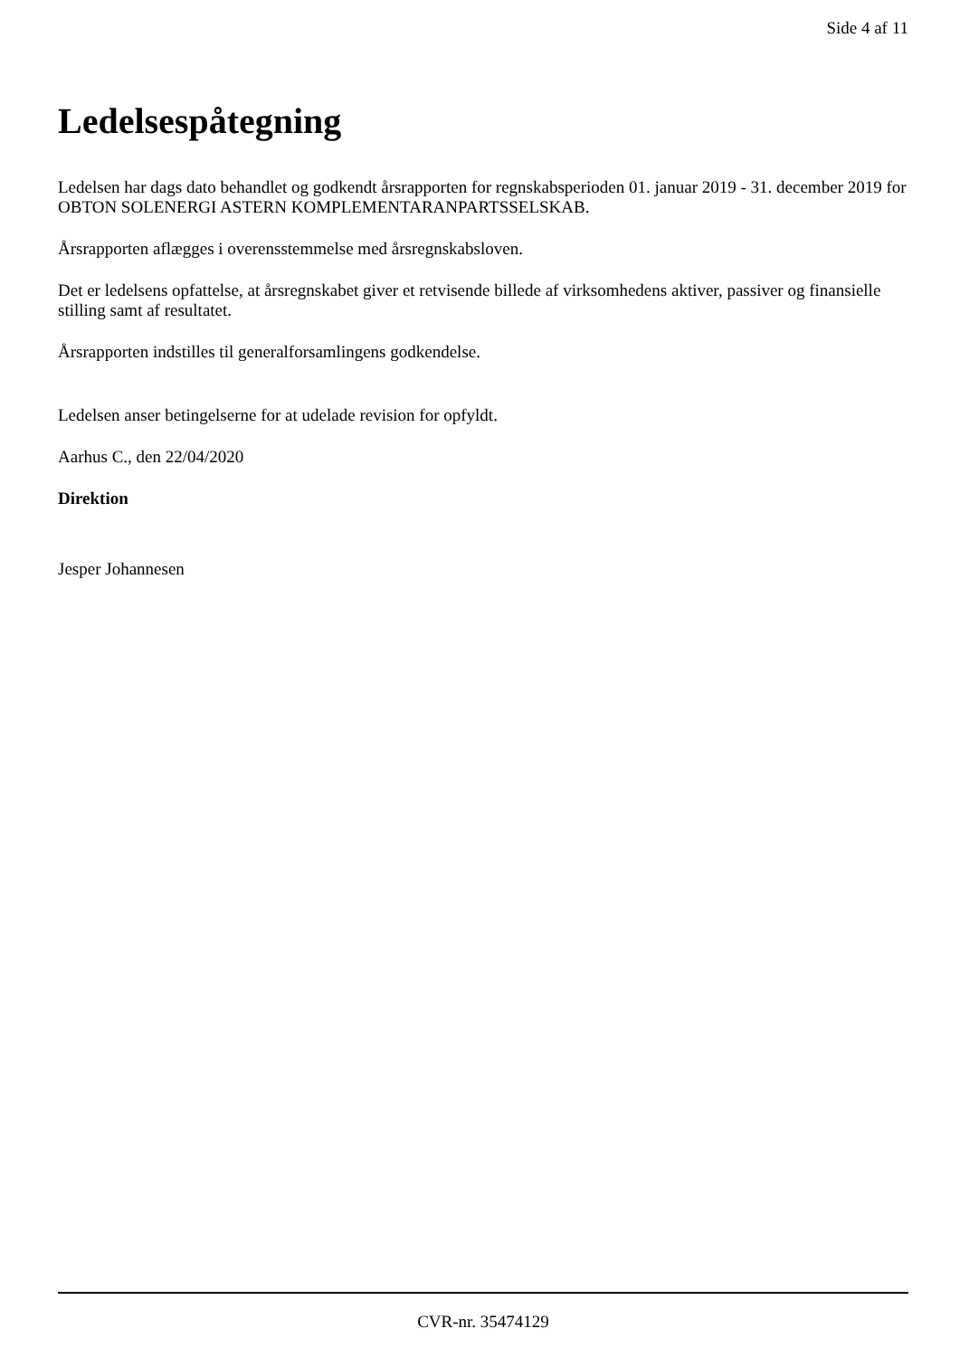Side 4 af 11
Ledelsespåtegning
Ledelsen har dags dato behandlet og godkendt årsrapporten for regnskabsperioden 01. januar 2019 - 31. december 2019 for OBTON SOLENERGI ASTERN KOMPLEMENTARANPARTSSELSKAB.
Årsrapporten aflægges i overensstemmelse med årsregnskabsloven.
Det er ledelsens opfattelse, at årsregnskabet giver et retvisende billede af virksomhedens aktiver, passiver og finansielle stilling samt af resultatet.
Årsrapporten indstilles til generalforsamlingens godkendelse.
Ledelsen anser betingelserne for at udelade revision for opfyldt.
Aarhus C., den 22/04/2020
Direktion
Jesper Johannesen
CVR-nr. 35474129